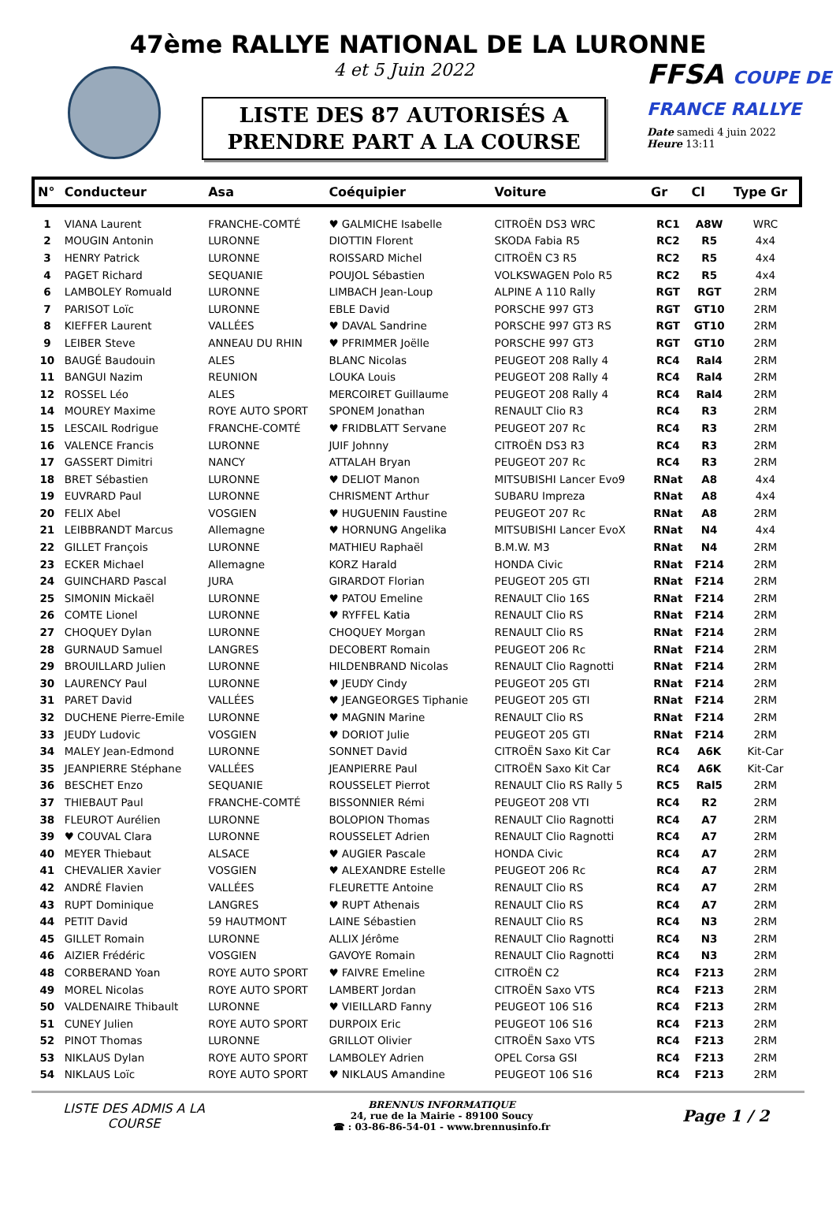47ème RALLYE NATIONAL DE LA LURONNE
4 et 5 Juin 2022
LISTE DES 87 AUTORISÉS A
PRENDRE PART A LA COURSE
FFSA COUPE DE FRANCE RALLYE
Date samedi 4 juin 2022
Heure 13:11
| N° | Conducteur | Asa | Coéquipier | Voiture | Gr | Cl | Type Gr |
| --- | --- | --- | --- | --- | --- | --- | --- |
| 1 | VIANA Laurent | FRANCHE-COMTÉ | ♥ GALMICHE Isabelle | CITROËN DS3 WRC | RC1 | A8W | WRC |
| 2 | MOUGIN Antonin | LURONNE | DIOTTIN Florent | SKODA Fabia R5 | RC2 | R5 | 4x4 |
| 3 | HENRY Patrick | LURONNE | ROISSARD Michel | CITROËN C3 R5 | RC2 | R5 | 4x4 |
| 4 | PAGET Richard | SEQUANIE | POUJOL Sébastien | VOLKSWAGEN Polo R5 | RC2 | R5 | 4x4 |
| 6 | LAMBOLEY Romuald | LURONNE | LIMBACH Jean-Loup | ALPINE A 110 Rally | RGT | RGT | 2RM |
| 7 | PARISOT Loïc | LURONNE | EBLE David | PORSCHE 997 GT3 | RGT | GT10 | 2RM |
| 8 | KIEFFER Laurent | VALLÉES | ♥ DAVAL Sandrine | PORSCHE 997 GT3 RS | RGT | GT10 | 2RM |
| 9 | LEIBER Steve | ANNEAU DU RHIN | ♥ PFRIMMER Joëlle | PORSCHE 997 GT3 | RGT | GT10 | 2RM |
| 10 | BAUGÉ Baudouin | ALES | BLANC Nicolas | PEUGEOT 208 Rally 4 | RC4 | Ral4 | 2RM |
| 11 | BANGUI Nazim | REUNION | LOUKA Louis | PEUGEOT 208 Rally 4 | RC4 | Ral4 | 2RM |
| 12 | ROSSEL Léo | ALES | MERCOIRET Guillaume | PEUGEOT 208 Rally 4 | RC4 | Ral4 | 2RM |
| 14 | MOUREY Maxime | ROYE AUTO SPORT | SPONEM Jonathan | RENAULT Clio R3 | RC4 | R3 | 2RM |
| 15 | LESCAIL Rodrigue | FRANCHE-COMTÉ | ♥ FRIDBLATT Servane | PEUGEOT 207 Rc | RC4 | R3 | 2RM |
| 16 | VALENCE Francis | LURONNE | JUIF Johnny | CITROËN DS3 R3 | RC4 | R3 | 2RM |
| 17 | GASSERT Dimitri | NANCY | ATTALAH Bryan | PEUGEOT 207 Rc | RC4 | R3 | 2RM |
| 18 | BRET Sébastien | LURONNE | ♥ DELIOT Manon | MITSUBISHI Lancer Evo9 | RNat | A8 | 4x4 |
| 19 | EUVRARD Paul | LURONNE | CHRISMENT Arthur | SUBARU Impreza | RNat | A8 | 4x4 |
| 20 | FELIX Abel | VOSGIEN | ♥ HUGUENIN Faustine | PEUGEOT 207 Rc | RNat | A8 | 2RM |
| 21 | LEIBBRANDT Marcus | Allemagne | ♥ HORNUNG Angelika | MITSUBISHI Lancer EvoX | RNat | N4 | 4x4 |
| 22 | GILLET François | LURONNE | MATHIEU Raphaël | B.M.W. M3 | RNat | N4 | 2RM |
| 23 | ECKER Michael | Allemagne | KORZ Harald | HONDA Civic | RNat | F214 | 2RM |
| 24 | GUINCHARD Pascal | JURA | GIRARDOT Florian | PEUGEOT 205 GTI | RNat | F214 | 2RM |
| 25 | SIMONIN Mickaël | LURONNE | ♥ PATOU Emeline | RENAULT Clio 16S | RNat | F214 | 2RM |
| 26 | COMTE Lionel | LURONNE | ♥ RYFFEL Katia | RENAULT Clio RS | RNat | F214 | 2RM |
| 27 | CHOQUEY Dylan | LURONNE | CHOQUEY Morgan | RENAULT Clio RS | RNat | F214 | 2RM |
| 28 | GURNAUD Samuel | LANGRES | DECOBERT Romain | PEUGEOT 206 Rc | RNat | F214 | 2RM |
| 29 | BROUILLARD Julien | LURONNE | HILDENBRAND Nicolas | RENAULT Clio Ragnotti | RNat | F214 | 2RM |
| 30 | LAURENCY Paul | LURONNE | ♥ JEUDY Cindy | PEUGEOT 205 GTI | RNat | F214 | 2RM |
| 31 | PARET David | VALLÉES | ♥ JEANGEORGES Tiphanie | PEUGEOT 205 GTI | RNat | F214 | 2RM |
| 32 | DUCHENE Pierre-Emile | LURONNE | ♥ MAGNIN Marine | RENAULT Clio RS | RNat | F214 | 2RM |
| 33 | JEUDY Ludovic | VOSGIEN | ♥ DORIOT Julie | PEUGEOT 205 GTI | RNat | F214 | 2RM |
| 34 | MALEY Jean-Edmond | LURONNE | SONNET David | CITROËN Saxo Kit Car | RC4 | A6K | Kit-Car |
| 35 | JEANPIERRE Stéphane | VALLÉES | JEANPIERRE Paul | CITROËN Saxo Kit Car | RC4 | A6K | Kit-Car |
| 36 | BESCHET Enzo | SEQUANIE | ROUSSELET Pierrot | RENAULT Clio RS Rally 5 | RC5 | Ral5 | 2RM |
| 37 | THIEBAUT Paul | FRANCHE-COMTÉ | BISSONNIER Rémi | PEUGEOT 208 VTI | RC4 | R2 | 2RM |
| 38 | FLEUROT Aurélien | LURONNE | BOLOPION Thomas | RENAULT Clio Ragnotti | RC4 | A7 | 2RM |
| 39 | ♥ COUVAL Clara | LURONNE | ROUSSELET Adrien | RENAULT Clio Ragnotti | RC4 | A7 | 2RM |
| 40 | MEYER Thiebaut | ALSACE | ♥ AUGIER Pascale | HONDA Civic | RC4 | A7 | 2RM |
| 41 | CHEVALIER Xavier | VOSGIEN | ♥ ALEXANDRE Estelle | PEUGEOT 206 Rc | RC4 | A7 | 2RM |
| 42 | ANDRÉ Flavien | VALLÉES | FLEURETTE Antoine | RENAULT Clio RS | RC4 | A7 | 2RM |
| 43 | RUPT Dominique | LANGRES | ♥ RUPT Athenais | RENAULT Clio RS | RC4 | A7 | 2RM |
| 44 | PETIT David | 59 HAUTMONT | LAINE Sébastien | RENAULT Clio RS | RC4 | N3 | 2RM |
| 45 | GILLET Romain | LURONNE | ALLIX Jérôme | RENAULT Clio Ragnotti | RC4 | N3 | 2RM |
| 46 | AIZIER Frédéric | VOSGIEN | GAVOYE Romain | RENAULT Clio Ragnotti | RC4 | N3 | 2RM |
| 48 | CORBERAND Yoan | ROYE AUTO SPORT | ♥ FAIVRE Emeline | CITROËN C2 | RC4 | F213 | 2RM |
| 49 | MOREL Nicolas | ROYE AUTO SPORT | LAMBERT Jordan | CITROËN Saxo VTS | RC4 | F213 | 2RM |
| 50 | VALDENAIRE Thibault | LURONNE | ♥ VIEILLARD Fanny | PEUGEOT 106 S16 | RC4 | F213 | 2RM |
| 51 | CUNEY Julien | ROYE AUTO SPORT | DURPOIX Eric | PEUGEOT 106 S16 | RC4 | F213 | 2RM |
| 52 | PINOT Thomas | LURONNE | GRILLOT Olivier | CITROËN Saxo VTS | RC4 | F213 | 2RM |
| 53 | NIKLAUS Dylan | ROYE AUTO SPORT | LAMBOLEY Adrien | OPEL Corsa GSI | RC4 | F213 | 2RM |
| 54 | NIKLAUS Loïc | ROYE AUTO SPORT | ♥ NIKLAUS Amandine | PEUGEOT 106 S16 | RC4 | F213 | 2RM |
LISTE DES ADMIS A LA
COURSE
BRENNUS INFORMATIQUE
24, rue de la Mairie - 89100 Soucy
☎ : 03-86-86-54-01 - www.brennusinfo.fr
Page 1 / 2